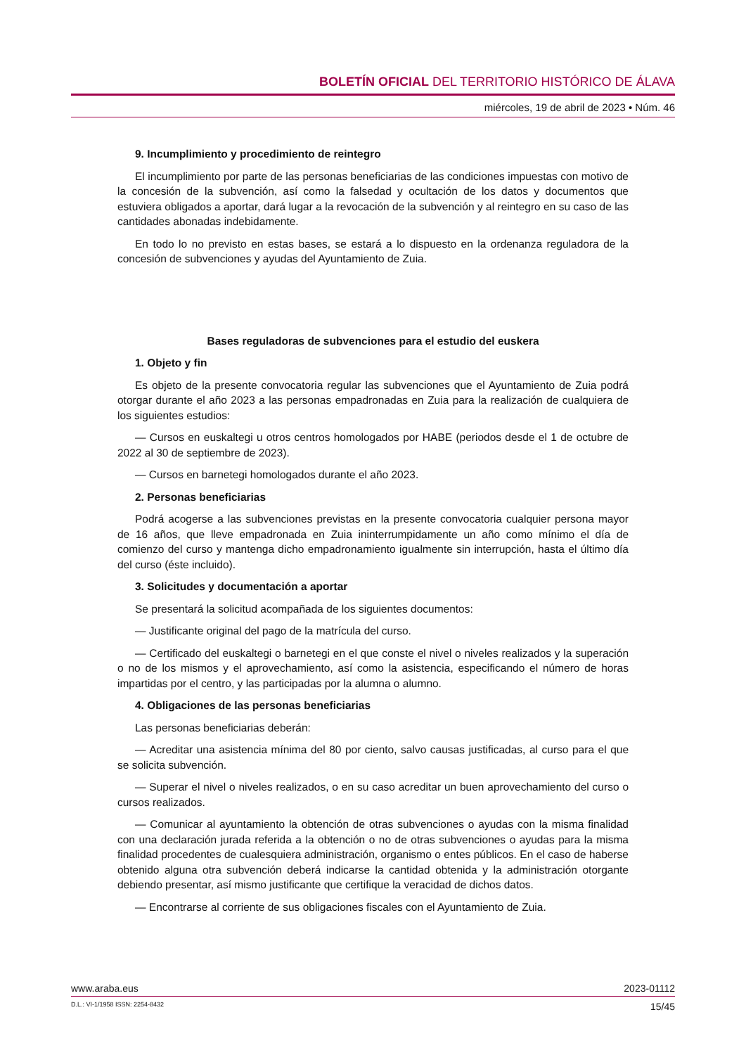BOLETÍN OFICIAL DEL TERRITORIO HISTÓRICO DE ÁLAVA
miércoles, 19 de abril de 2023 • Núm. 46
9. Incumplimiento y procedimiento de reintegro
El incumplimiento por parte de las personas beneficiarias de las condiciones impuestas con motivo de la concesión de la subvención, así como la falsedad y ocultación de los datos y documentos que estuviera obligados a aportar, dará lugar a la revocación de la subvención y al reintegro en su caso de las cantidades abonadas indebidamente.
En todo lo no previsto en estas bases, se estará a lo dispuesto en la ordenanza reguladora de la concesión de subvenciones y ayudas del Ayuntamiento de Zuia.
Bases reguladoras de subvenciones para el estudio del euskera
1. Objeto y fin
Es objeto de la presente convocatoria regular las subvenciones que el Ayuntamiento de Zuia podrá otorgar durante el año 2023 a las personas empadronadas en Zuia para la realización de cualquiera de los siguientes estudios:
— Cursos en euskaltegi u otros centros homologados por HABE (periodos desde el 1 de octubre de 2022 al 30 de septiembre de 2023).
— Cursos en barnetegi homologados durante el año 2023.
2. Personas beneficiarias
Podrá acogerse a las subvenciones previstas en la presente convocatoria cualquier persona mayor de 16 años, que lleve empadronada en Zuia ininterrumpidamente un año como mínimo el día de comienzo del curso y mantenga dicho empadronamiento igualmente sin interrupción, hasta el último día del curso (éste incluido).
3. Solicitudes y documentación a aportar
Se presentará la solicitud acompañada de los siguientes documentos:
— Justificante original del pago de la matrícula del curso.
— Certificado del euskaltegi o barnetegi en el que conste el nivel o niveles realizados y la superación o no de los mismos y el aprovechamiento, así como la asistencia, especificando el número de horas impartidas por el centro, y las participadas por la alumna o alumno.
4. Obligaciones de las personas beneficiarias
Las personas beneficiarias deberán:
— Acreditar una asistencia mínima del 80 por ciento, salvo causas justificadas, al curso para el que se solicita subvención.
— Superar el nivel o niveles realizados, o en su caso acreditar un buen aprovechamiento del curso o cursos realizados.
— Comunicar al ayuntamiento la obtención de otras subvenciones o ayudas con la misma finalidad con una declaración jurada referida a la obtención o no de otras subvenciones o ayudas para la misma finalidad procedentes de cualesquiera administración, organismo o entes públicos. En el caso de haberse obtenido alguna otra subvención deberá indicarse la cantidad obtenida y la administración otorgante debiendo presentar, así mismo justificante que certifique la veracidad de dichos datos.
— Encontrarse al corriente de sus obligaciones fiscales con el Ayuntamiento de Zuia.
www.araba.eus 2023-01112
D.L.: VI-1/1958 ISSN: 2254-8432 15/45